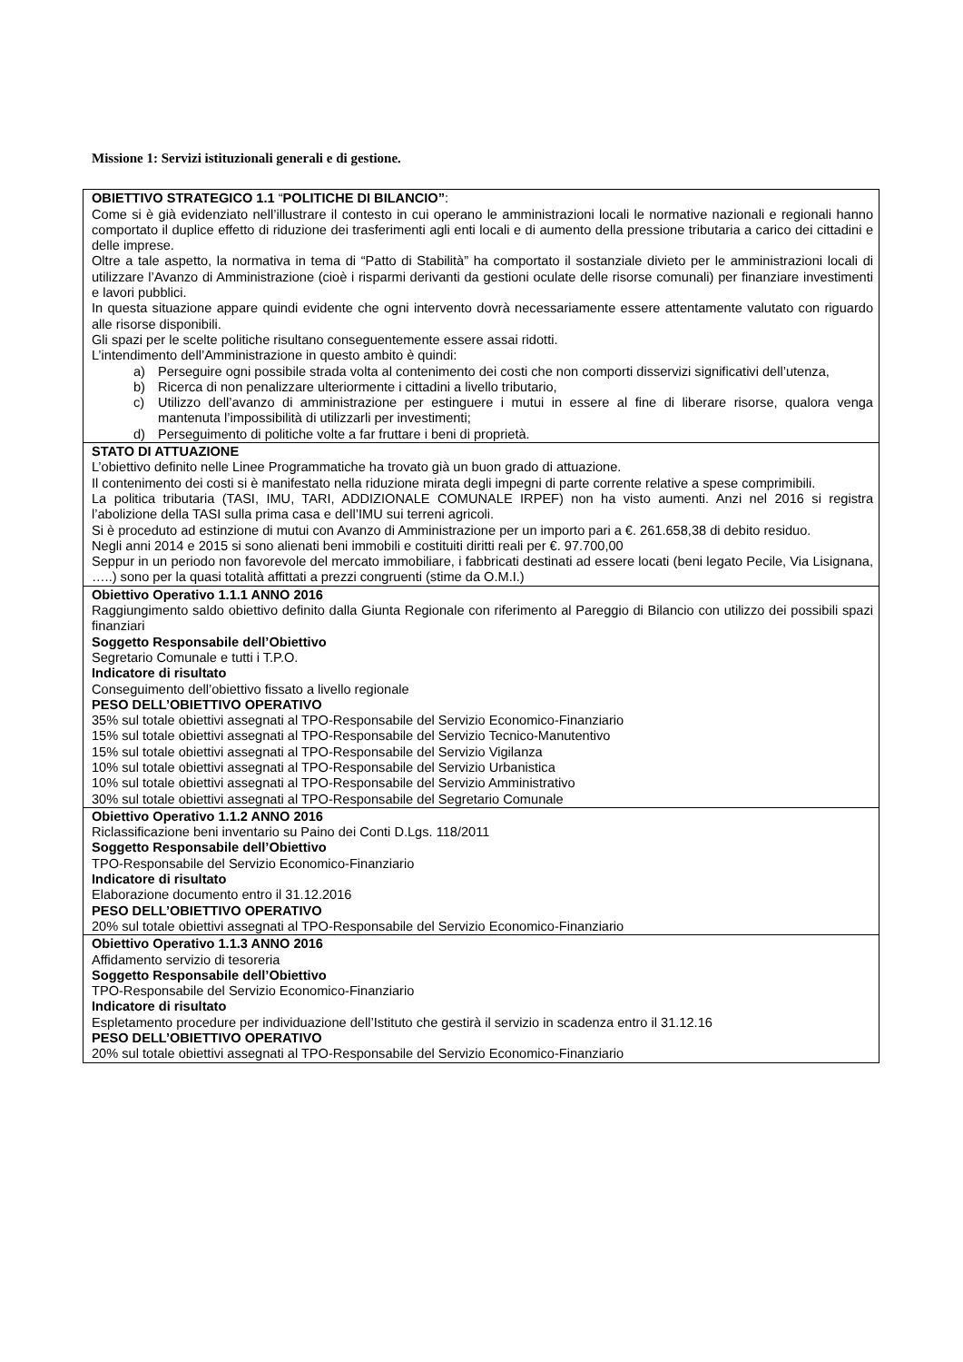Missione 1: Servizi istituzionali generali e di gestione.
| OBIETTIVO STRATEGICO 1.1 “ POLITICHE DI BILANCIO” : Come si è già evidenziato nell’illustrare il contesto in cui operano le amministrazioni locali le normative nazionali e regionali hanno comportato il duplice effetto di riduzione dei trasferimenti agli enti locali e di aumento della pressione tributaria a carico dei cittadini e delle imprese. Oltre a tale aspetto, la normativa in tema di “Patto di Stabilità” ha comportato il sostanziale divieto per le amministrazioni locali di utilizzare l’Avanzo di Amministrazione (cioè i risparmi derivanti da gestioni oculate delle risorse comunali) per finanziare investimenti e lavori pubblici. In questa situazione appare quindi evidente che ogni intervento dovrà necessariamente essere attentamente valutato con riguardo alle risorse disponibili. Gli spazi per le scelte politiche risultano conseguentemente essere assai ridotti. L’intendimento dell’Amministrazione in questo ambito è quindi: a) Perseguire ogni possibile strada volta al contenimento dei costi che non comporti disservizi significativi dell’utenza, b) Ricerca di non penalizzare ulteriormente i cittadini a livello tributario, c) Utilizzo dell’avanzo di amministrazione per estinguere i mutui in essere al fine di liberare risorse, qualora venga mantenuta l’impossibilità di utilizzarli per investimenti; d) Perseguimento di politiche volte a far fruttare i beni di proprietà. |
| STATO DI ATTUAZIONE L’obiettivo definito nelle Linee Programmatiche ha trovato già un buon grado di attuazione. Il contenimento dei costi si è manifestato nella riduzione mirata degli impegni di parte corrente relative a spese comprimibili. La politica tributaria (TASI, IMU, TARI, ADDIZIONALE COMUNALE IRPEF) non ha visto aumenti. Anzi nel 2016 si registra l’abolizione della TASI sulla prima casa e dell’IMU sui terreni agricoli. Si è proceduto ad estinzione di mutui con Avanzo di Amministrazione per un importo pari a €. 261.658,38 di debito residuo. Negli anni 2014 e 2015 si sono alienati beni immobili e costituiti diritti reali per €. 97.700,00 Seppur in un periodo non favorevole del mercato immobiliare, i fabbricati destinati ad essere locati (beni legato Pecile, Via Lisignana, …..) sono per la quasi totalità affittati a prezzi congruenti (stime da O.M.I.) |
| Obiettivo Operativo 1.1.1 ANNO 2016 Raggiungimento saldo obiettivo definito dalla Giunta Regionale con riferimento al Pareggio di Bilancio con utilizzo dei possibili spazi finanziari Soggetto Responsabile dell’Obiettivo Segretario Comunale e tutti i T.P.O. Indicatore di risultato Conseguimento dell’obiettivo fissato a livello regionale PESO DELL’OBIETTIVO OPERATIVO 35% sul totale obiettivi assegnati al TPO-Responsabile del Servizio Economico-Finanziario 15% sul totale obiettivi assegnati al TPO-Responsabile del Servizio Tecnico-Manutentivo 15% sul totale obiettivi assegnati al TPO-Responsabile del Servizio Vigilanza 10% sul totale obiettivi assegnati al TPO-Responsabile del Servizio Urbanistica 10% sul totale obiettivi assegnati al TPO-Responsabile del Servizio Amministrativo 30% sul totale obiettivi assegnati al TPO-Responsabile del Segretario Comunale |
| Obiettivo Operativo 1.1.2 ANNO 2016 Riclassificazione beni inventario su Paino dei Conti D.Lgs. 118/2011 Soggetto Responsabile dell’Obiettivo TPO-Responsabile del Servizio Economico-Finanziario Indicatore di risultato Elaborazione documento entro il 31.12.2016 PESO DELL’OBIETTIVO OPERATIVO 20% sul totale obiettivi assegnati al TPO-Responsabile del Servizio Economico-Finanziario |
| Obiettivo Operativo 1.1.3 ANNO 2016 Affidamento servizio di tesoreria Soggetto Responsabile dell’Obiettivo TPO-Responsabile del Servizio Economico-Finanziario Indicatore di risultato Espletamento procedure per individuazione dell’Istituto che gestirà il servizio in scadenza entro il 31.12.16 PESO DELL’OBIETTIVO OPERATIVO 20% sul totale obiettivi assegnati al TPO-Responsabile del Servizio Economico-Finanziario |